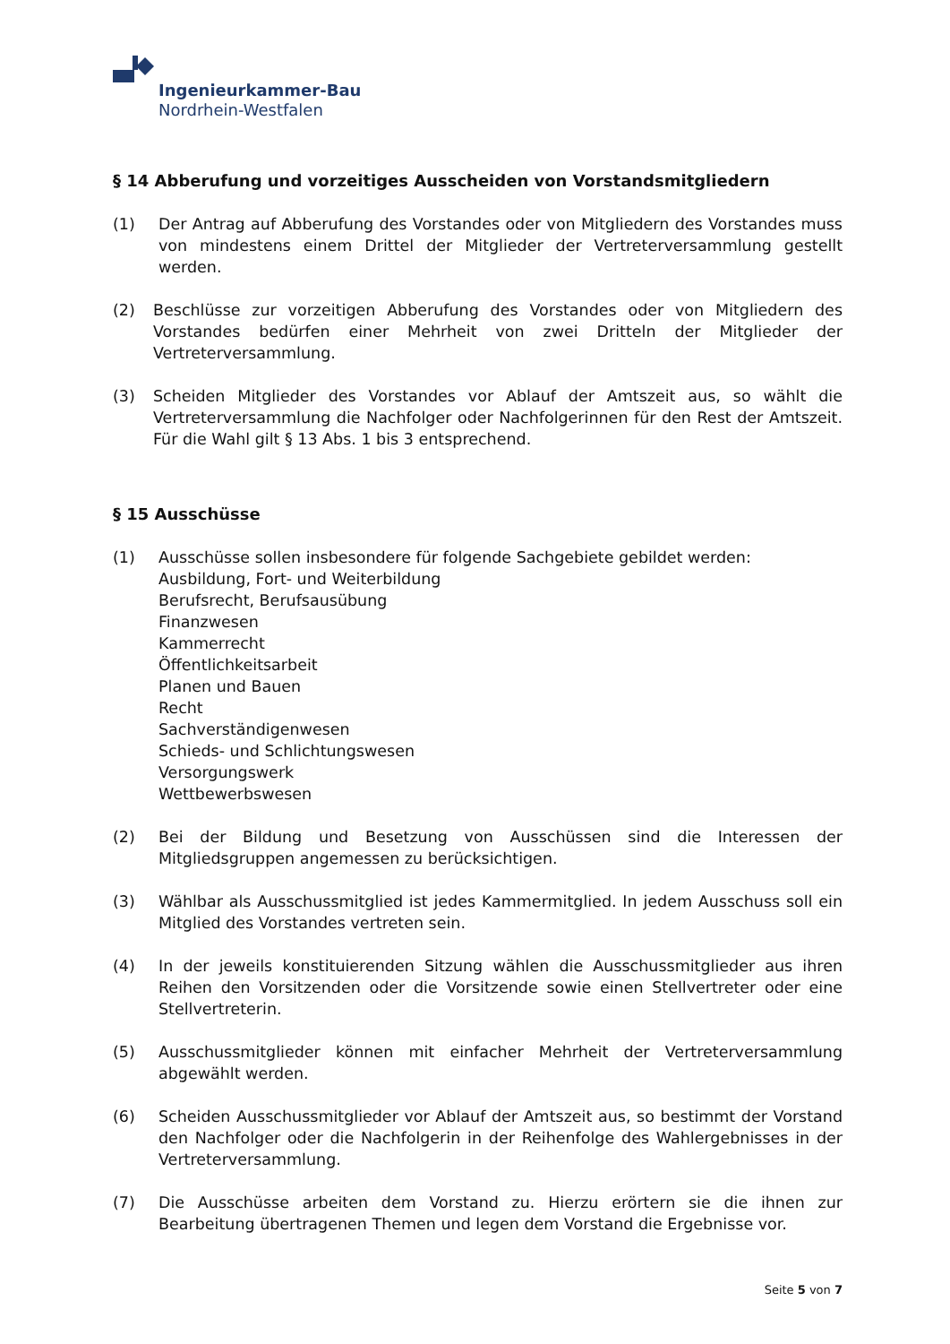Ingenieurkammer-Bau
Nordrhein-Westfalen
§ 14 Abberufung und vorzeitiges Ausscheiden von Vorstandsmitgliedern
(1) Der Antrag auf Abberufung des Vorstandes oder von Mitgliedern des Vorstandes muss von mindestens einem Drittel der Mitglieder der Vertreterversammlung gestellt werden.
(2) Beschlüsse zur vorzeitigen Abberufung des Vorstandes oder von Mitgliedern des Vorstandes bedürfen einer Mehrheit von zwei Dritteln der Mitglieder der Vertreterversammlung.
(3) Scheiden Mitglieder des Vorstandes vor Ablauf der Amtszeit aus, so wählt die Vertreterversammlung die Nachfolger oder Nachfolgerinnen für den Rest der Amtszeit. Für die Wahl gilt § 13 Abs. 1 bis 3 entsprechend.
§ 15 Ausschüsse
(1) Ausschüsse sollen insbesondere für folgende Sachgebiete gebildet werden:
Ausbildung, Fort- und Weiterbildung
Berufsrecht, Berufsausübung
Finanzwesen
Kammerrecht
Öffentlichkeitsarbeit
Planen und Bauen
Recht
Sachverständigenwesen
Schieds- und Schlichtungswesen
Versorgungswerk
Wettbewerbswesen
(2) Bei der Bildung und Besetzung von Ausschüssen sind die Interessen der Mitgliedsgruppen angemessen zu berücksichtigen.
(3) Wählbar als Ausschussmitglied ist jedes Kammermitglied. In jedem Ausschuss soll ein Mitglied des Vorstandes vertreten sein.
(4) In der jeweils konstituierenden Sitzung wählen die Ausschussmitglieder aus ihren Reihen den Vorsitzenden oder die Vorsitzende sowie einen Stellvertreter oder eine Stellvertreterin.
(5) Ausschussmitglieder können mit einfacher Mehrheit der Vertreterversammlung abgewählt werden.
(6) Scheiden Ausschussmitglieder vor Ablauf der Amtszeit aus, so bestimmt der Vorstand den Nachfolger oder die Nachfolgerin in der Reihenfolge des Wahlergebnisses in der Vertreterversammlung.
(7) Die Ausschüsse arbeiten dem Vorstand zu. Hierzu erörtern sie die ihnen zur Bearbeitung übertragenen Themen und legen dem Vorstand die Ergebnisse vor.
Seite 5 von 7